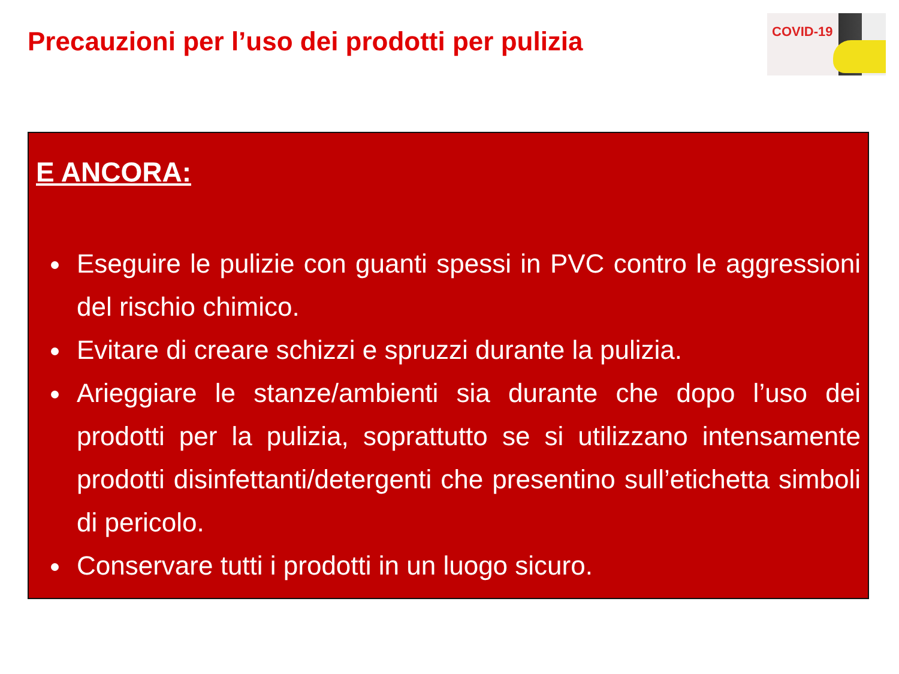Precauzioni per l’uso dei prodotti per pulizia
COVID-19
E ANCORA:
Eseguire le pulizie con guanti spessi in PVC contro le aggressioni del rischio chimico.
Evitare di creare schizzi e spruzzi durante la pulizia.
Arieggiare le stanze/ambienti sia durante che dopo l’uso dei prodotti per la pulizia, soprattutto se si utilizzano intensamente prodotti disinfettanti/detergenti che presentino sull’etichetta simboli di pericolo.
Conservare tutti i prodotti in un luogo sicuro.